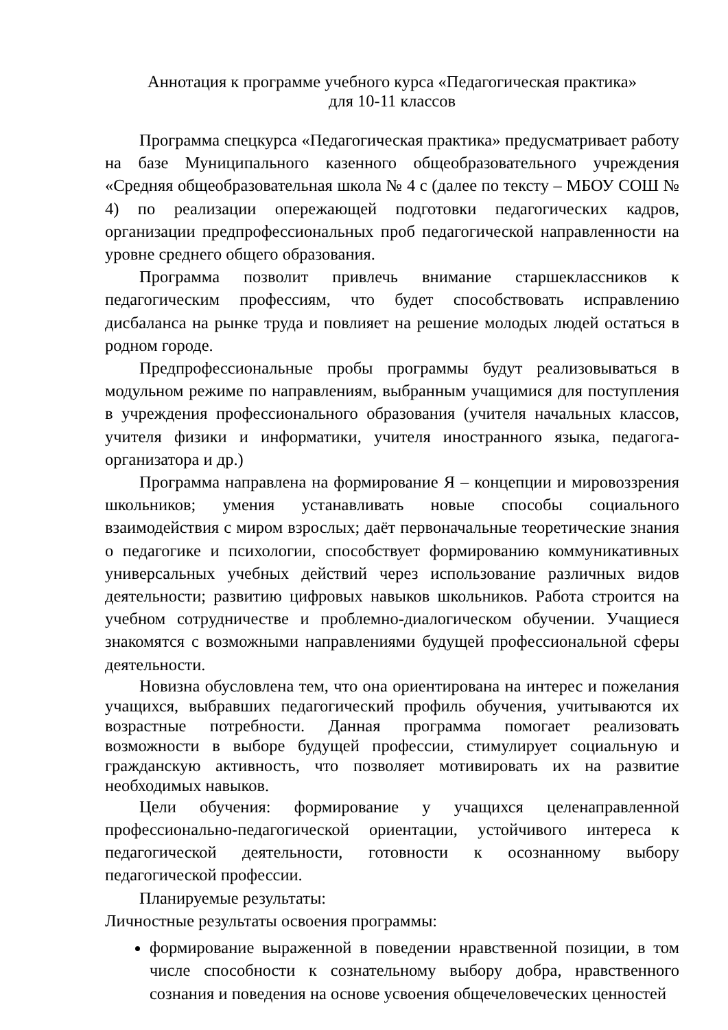Аннотация к программе учебного курса «Педагогическая практика»
для 10-11 классов
Программа спецкурса «Педагогическая практика» предусматривает работу на базе Муниципального казенного общеобразовательного учреждения «Средняя общеобразовательная школа № 4 с (далее по тексту – МБОУ СОШ № 4) по реализации опережающей подготовки педагогических кадров, организации предпрофессиональных проб педагогической направленности на уровне среднего общего образования.
Программа позволит привлечь внимание старшеклассников к педагогическим профессиям, что будет способствовать исправлению дисбаланса на рынке труда и повлияет на решение молодых людей остаться в родном городе.
Предпрофессиональные пробы программы будут реализовываться в модульном режиме по направлениям, выбранным учащимися для поступления в учреждения профессионального образования (учителя начальных классов, учителя физики и информатики, учителя иностранного языка, педагога-организатора и др.)
Программа направлена на формирование Я – концепции и мировоззрения школьников; умения устанавливать новые способы социального взаимодействия с миром взрослых; даёт первоначальные теоретические знания о педагогике и психологии, способствует формированию коммуникативных универсальных учебных действий через использование различных видов деятельности; развитию цифровых навыков школьников. Работа строится на учебном сотрудничестве и проблемно-диалогическом обучении. Учащиеся знакомятся с возможными направлениями будущей профессиональной сферы деятельности.
Новизна обусловлена тем, что она ориентирована на интерес и пожелания учащихся, выбравших педагогический профиль обучения, учитываются их возрастные потребности. Данная программа помогает реализовать возможности в выборе будущей профессии, стимулирует социальную и гражданскую активность, что позволяет мотивировать их на развитие необходимых навыков.
Цели обучения: формирование у учащихся целенаправленной профессионально-педагогической ориентации, устойчивого интереса к педагогической деятельности, готовности к осознанному выбору педагогической профессии.
Планируемые результаты:
Личностные результаты освоения программы:
формирование выраженной в поведении нравственной позиции, в том числе способности к сознательному выбору добра, нравственного сознания и поведения на основе усвоения общечеловеческих ценностей